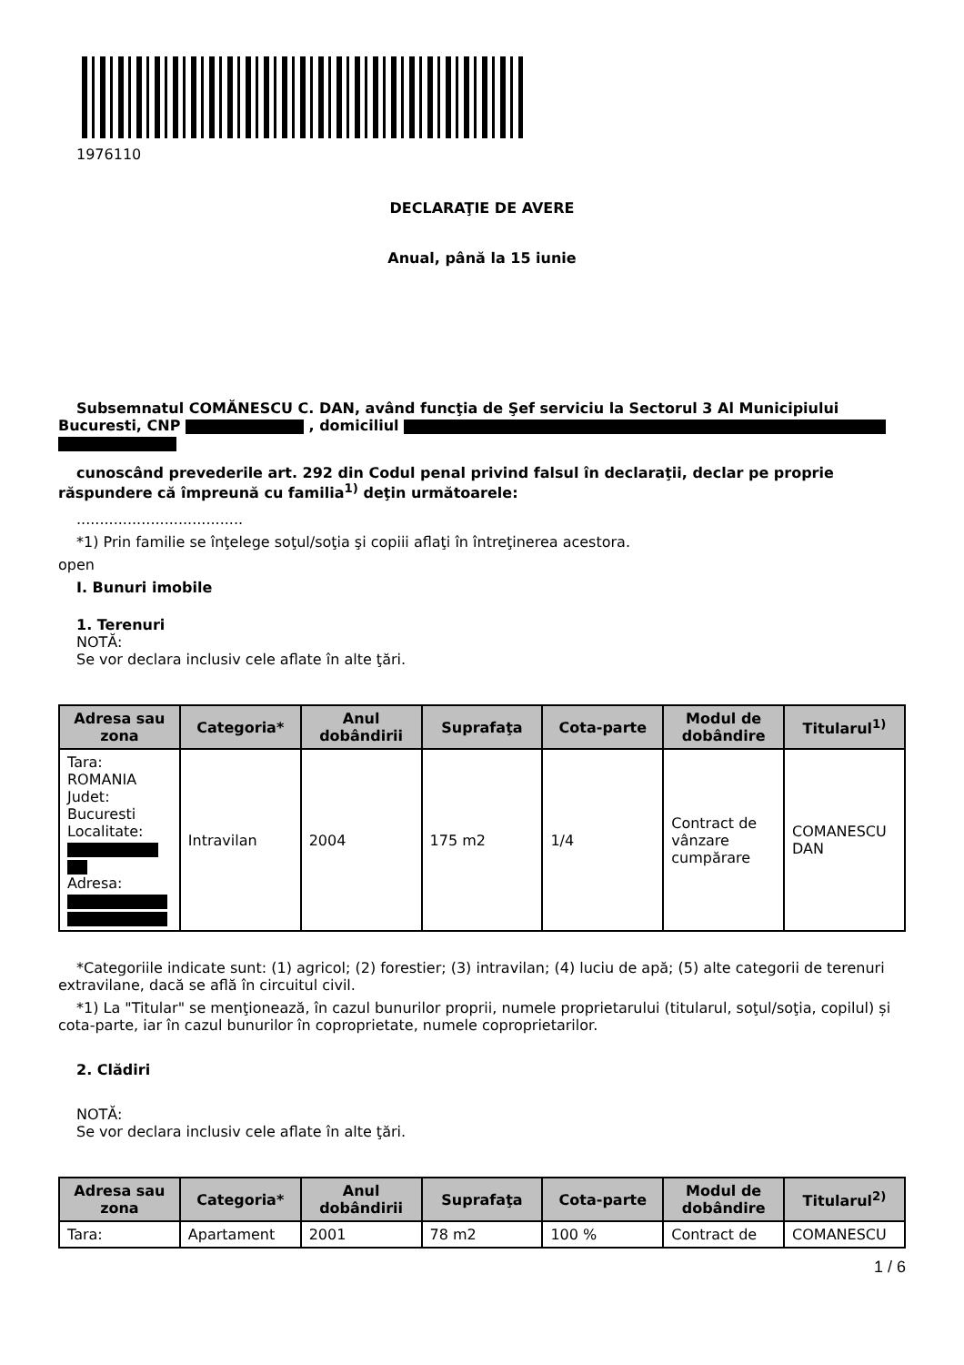1976110
DECLARAŢIE DE AVERE
Anual, până la 15 iunie
Subsemnatul COMĂNESCU C. DAN, având funcţia de Şef serviciu la Sectorul 3 Al Municipiului Bucuresti, CNP , domiciliul
cunoscând prevederile art. 292 din Codul penal privind falsul în declaraţii, declar pe proprie răspundere că împreună cu familia<sup>1)</sup> deţin următoarele:
....................................
*1) Prin familie se înţelege soţul/soţia şi copiii aflaţi în întreţinerea acestora.
open
I. Bunuri imobile
1. Terenuri
NOTĂ:
Se vor declara inclusiv cele aflate în alte ţări.
| Adresa sau zona | Categoria* | Anul dobândirii | Suprafaţa | Cota-parte | Modul de dobândire | Titularul<sup>1)</sup> |
| --- | --- | --- | --- | --- | --- | --- |
| Tara: ROMANIA Judet: Bucuresti Localitate: Adresa: | Intravilan | 2004 | 175 m2 | 1/4 | Contract de vânzare cumpărare | COMANESCU DAN |
*Categoriile indicate sunt: (1) agricol; (2) forestier; (3) intravilan; (4) luciu de apă; (5) alte categorii de terenuri extravilane, dacă se află în circuitul civil.
*1) La "Titular" se menţionează, în cazul bunurilor proprii, numele proprietarului (titularul, soţul/soţia, copilul) și cota-parte, iar în cazul bunurilor în coproprietate, numele coproprietarilor.
2. Clădiri
NOTĂ:
Se vor declara inclusiv cele aflate în alte ţări.
| Adresa sau zona | Categoria* | Anul dobândirii | Suprafaţa | Cota-parte | Modul de dobândire | Titularul<sup>2)</sup> |
| --- | --- | --- | --- | --- | --- | --- |
| Tara: | Apartament | 2001 | 78 m2 | 100 % | Contract de | COMANESCU |
1 / 6